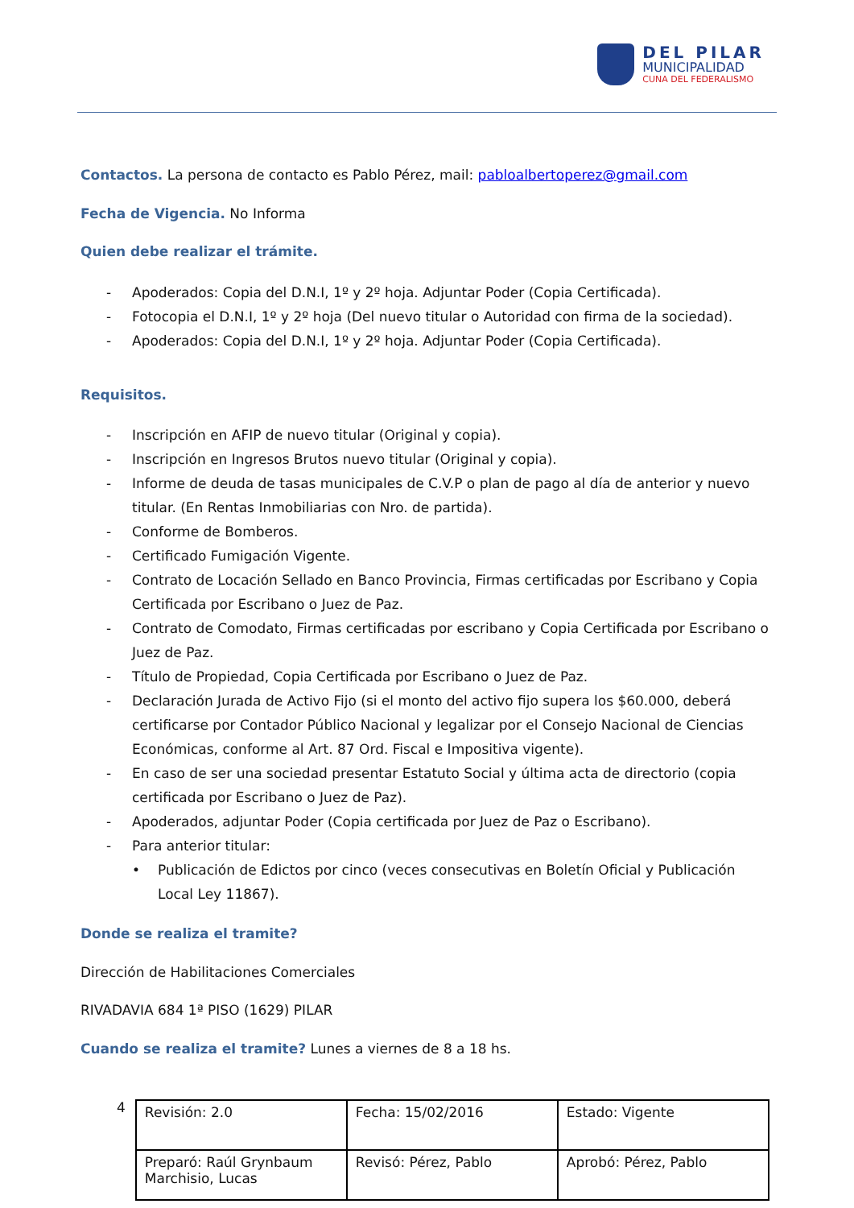DEL PILAR
MUNICIPALIDAD
CUNA DEL FEDERALISMO
Contactos. La persona de contacto es Pablo Pérez, mail: pabloalbertoperez@gmail.com
Fecha de Vigencia. No Informa
Quien debe realizar el trámite.
- Apoderados: Copia del D.N.I, 1º y 2º hoja. Adjuntar Poder (Copia Certificada).
- Fotocopia el D.N.I, 1º y 2º hoja (Del nuevo titular o Autoridad con firma de la sociedad).
- Apoderados: Copia del D.N.I, 1º y 2º hoja. Adjuntar Poder (Copia Certificada).
Requisitos.
- Inscripción en AFIP de nuevo titular (Original y copia).
- Inscripción en Ingresos Brutos nuevo titular (Original y copia).
- Informe de deuda de tasas municipales de C.V.P o plan de pago al día de anterior y nuevo titular. (En Rentas Inmobiliarias con Nro. de partida).
- Conforme de Bomberos.
- Certificado Fumigación Vigente.
- Contrato de Locación Sellado en Banco Provincia, Firmas certificadas por Escribano y Copia Certificada por Escribano o Juez de Paz.
- Contrato de Comodato, Firmas certificadas por escribano y Copia Certificada por Escribano o Juez de Paz.
- Título de Propiedad, Copia Certificada por Escribano o Juez de Paz.
- Declaración Jurada de Activo Fijo (si el monto del activo fijo supera los $60.000, deberá certificarse por Contador Público Nacional y legalizar por el Consejo Nacional de Ciencias Económicas, conforme al Art. 87 Ord. Fiscal e Impositiva vigente).
- En caso de ser una sociedad presentar Estatuto Social y última acta de directorio (copia certificada por Escribano o Juez de Paz).
- Apoderados, adjuntar Poder (Copia certificada por Juez de Paz o Escribano).
- Para anterior titular:
• Publicación de Edictos por cinco (veces consecutivas en Boletín Oficial y Publicación Local Ley 11867).
Donde se realiza el tramite?
Dirección de Habilitaciones Comerciales
RIVADAVIA 684 1ª PISO (1629) PILAR
Cuando se realiza el tramite? Lunes a viernes de 8 a 18 hs.
4
| Revisión: 2.0 | Fecha: 15/02/2016 | Estado: Vigente |
| Preparó: Raúl Grynbaum Marchisio, Lucas | Revisó: Pérez, Pablo | Aprobó: Pérez, Pablo |